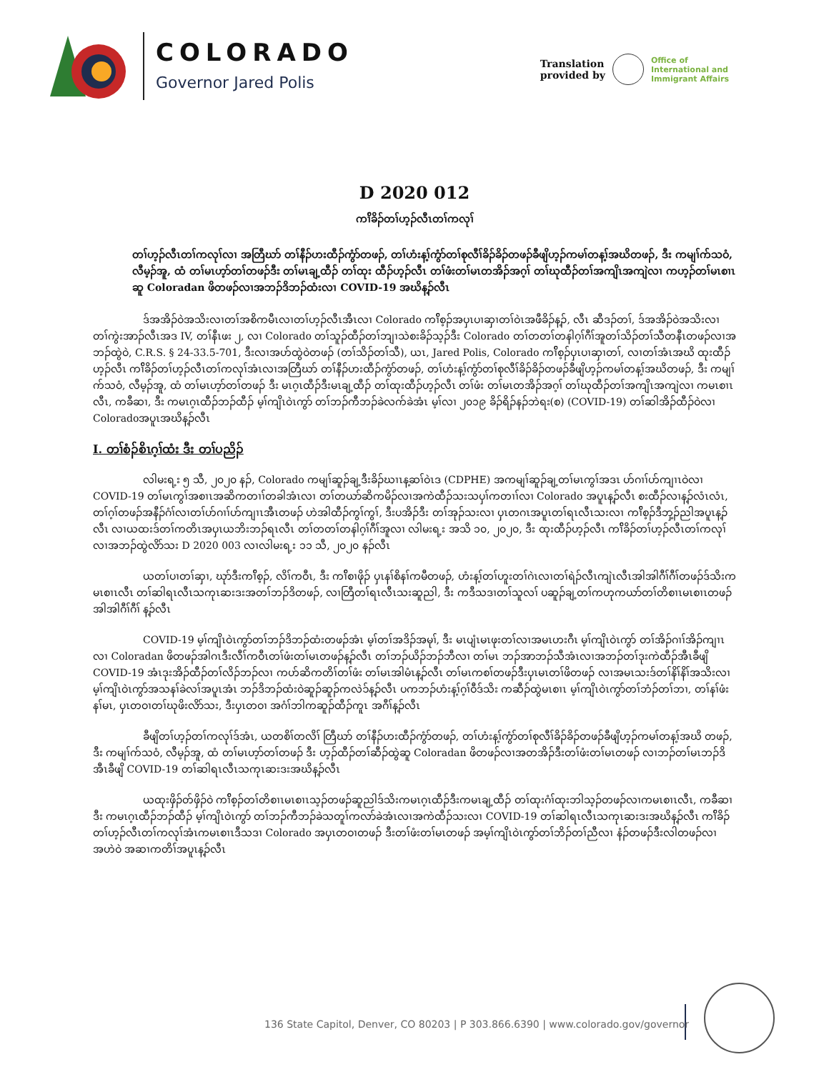COLORADO
Governor Jared Polis
Translation
provided by
Office of
International and
Immigrant Affairs
D 2020 012
ကၢ်ိခိၣ်တၢ်ဟ့ၣ်လီၤတၢ်ကလုၢ်
တၢ်ဟ့ၣ်လီၤတၢ်ကလုၢ်လၢ အတြီဃာ် တၢ်နီၣ်ဟးထီၣ်ကွံာ်တဖၣ်, တၢ်ဟံးန့ၢ်ကွံာ်တၢ်စုလီၢ်ခိၣ်ခိၣ်တဖၣ်ခီဖျိဟ့ၣ်ကမၢ်တန့ၢ်အဃိတဖၣ်, ဒီး ကမျၢ်က်သဝံ, လီမ့ၣ်အူ, ထံ တၢ်မၤဟ့ာ်တၢ်တဖၣ်ဒီး တၢ်မၤချ့ထီၣ် တၢ်ထုး ထီၣ်ဟ့ၣ်လီၤ တၢ်ဖံးတၢ်မၤတအိၣ်အဂ့ၢ် တၢ်ဃုထီၣ်တၢ်အကျိၤအကျဲလၢ ကဟ့ၣ်တၢ်မၤစၢၤဆူ Coloradan ဖိတဖၣ်လၢအဘၣ်ဒိဘၣ်ထံးလၢ COVID-19 အဃိန့ၣ်လီၤ
ဒ်အအိၣ်ဝဲအသိးလၢတၢ်အစိကမီၤလၢတၢ်ဟ့ၣ်လီၤအီၤလၢ Colorado ကၢ်ိစ့ၣ်အပှၤပၢဆှၢတၢ်ဝဲၤအဖီခိၣ်န့ၣ်, လီၤ ဆီဒၣ်တၢ်, ဒ်အအိၣ်ဝဲအသိးလၢ တၢ်ကွဲးအာၣ်လီၤအဒ IV, တၢ်နီၤဖး ၂, လၢ Colorado တၢ်သူၣ်ထီၣ်တၢ်ဘျၢသဲစးခိၣ်သ့ၣ်ဒီး Colorado တၢ်တတၢ်တနါဂ့ၢ်ဂီၢ်အူတၢ်သိၣ်တၢ်သီတနီၤတဖၣ်လၢအဘၣ်ထွဲဝဲ, C.R.S. § 24-33.5-701, ဒီးလၢအဟ်ထွဲဝဲတဖၣ် (တၢ်သိၣ်တၢ်သီ), ယၤ, Jared Polis, Colorado ကၢ်ိစ့ၣ်ပှၤပၢဆှၢတၢ်, လၢတၢ်အံၤအဃိ ထုးထီၣ်ဟ့ၣ်လီၤ ကၢ်ိခိၣ်တၢ်ဟ့ၣ်လီၤတၢ်ကလုၢ်အံၤလၢအတြီဃာ် တၢ်နီၣ်ဟးထီၣ်ကွံာ်တဖၣ်, တၢ်ဟံးန့ၢ်ကွံာ်တၢ်စုလီၢ်ခိၣ်ခိၣ်တဖၣ်ခီဖျိဟ့ၣ်ကမၢ်တန့ၢ်အဃိတဖၣ်, ဒီး ကမျၢ်က်သဝံ, လီမ့ၣ်အူ, ထံ တၢ်မၤဟ့ာ်တၢ်တဖၣ် ဒီး မၤဂ့ၤထီၣ်ဒီးမၤချ့ထီၣ် တၢ်ထုးထီၣ်ဟ့ၣ်လီၤ တၢ်ဖံး တၢ်မၤတအိၣ်အဂ့ၢ် တၢ်ဃုထီၣ်တၢ်အကျိၤအကျဲလၢ ကမၤစၢၤလီၤ, ကခီဆၢ, ဒီး ကမၤဂ့ၤထီၣ်ဘၣ်ထီၣ် မ့ၢ်ကျိၤဝဲၤကွာ် တၢ်ဘၣ်ကီဘၣ်ခဲလက်ခဲအံၤ မ့ၢ်လၢ ၂၀၁၉ ခိၣ်ရိၣ်နၣ်ဘဲရး(စ) (COVID-19) တၢ်ဆါအိၣ်ထီၣ်ဝဲလၢ Coloradoအပူၤအဃိန့ၣ်လီၤ
I. တၢ်စံၣ်စိၤဂ့ၢ်ထံး ဒီး တၢ်ပညိၣ်
လါမးရ့း ၅ သီ, ၂၀၂၀ နၣ်, Colorado ကမျၢ်ဆူၣ်ချ့ဒီးခိၣ်ဃၢၤန့ဆၢ်ဝဲၤဒ (CDPHE) အကမျၢ်ဆူၣ်ချ့တၢ်မၤကွၢ်အဒၤ ဟ်ဂၢၢ်ဟ်ကျၢၤဝဲလၢ COVID-19 တၢ်မၤကွၢ်အစၢၤအဆိကတၢၢ်တခါအံၤလၢ တၢ်တယာ်ဆိကမိၣ်လၢအကဲထီၣ်သးသပှၢ်ကတၢၢ်လၢ Colorado အပူၤန့ၣ်လီၤ စးထီၣ်လၢန့ၣ်လံၤလံၤ, တၢ်ဂ့ၢ်တဖၣ်အနီၣ်ဂံၢ်လၢတၢ်ဟ်ဂၢၢ်ဟ်ကျၢၤအီၤတဖၣ် ဟဲအါထီၣ်ကွၢ်ကွၢ်, ဒီးပအိၣ်ဒီး တၢ်အုၣ်သးလၢ ပှၤတဂၤအပူၤတၢ်ရၤလီၤသးလၢ ကၢ်ိစ့ၣ်ဒီဘှ့ၣ်ညါအပူၤန့ၣ်လီၤ လၢယထးဒ်တၢ်ကတိၤအပှၤယဘိးဘၣ်ရၤလီၤ တၢ်တတၢ်တနါဂ့ၢ်ဂီၢ်အူလၢ လါမးရ့း အသိ ၁၀, ၂၀၂၀, ဒီး ထုးထီၣ်ဟ့ၣ်လီၤ ကၢ်ိခိၣ်တၢ်ဟ့ၣ်လီၤတၢ်ကလုၢ်လၢအဘၣ်ထွဲလိာ်သး D 2020 003 လၢလါမးရ့း ၁၁ သီ, ၂၀၂၀ နၣ်လီၤ
ယတၢ်ပၢတၢ်ဆှၢ, ဃုာ်ဒီးကၢ်ိစ့ၣ်, လိၢ်ကဝီၤ, ဒီး ကၢ်ိစၢဖိုၣ် ပှၤနၢ်စိနၢ်ကမီတဖၣ်, ဟံးန့ၢ်တၢ်ဟူးတၢ်ဂဲၤလၢတၢ်ရဲၣ်လီၤကျဲၤလီၤအါအါဂီၢ်ဂီၢ်တဖၣ်ဒ်သိးကမၤစၢၤလီၤ တၢ်ဆါရၤလီၤသကုၤဆးဒးအတၢ်ဘၣ်ဒိတဖၣ်, လၢတြီတၢ်ရၤလီၤသးဆူညါ, ဒီး ကဒီသဒၢတၢ်သူလၢ် ပဆူၣ်ချ့တၢ်ကဟုကယာ်တၢ်တိစၢၤမၤစၢၤတဖၣ် အါအါဂီၢ်ဂီၢ် န့ၣ်လီၤ
COVID-19 မ့ၢ်ကျိၤဝဲၤကွာ်တၢ်ဘၣ်ဒိဘၣ်ထံးတဖၣ်အံၤ မ့ၢ်တၢ်အဒိၣ်အမုၢ်, ဒီး မၤပျံၤမၤဖုးတၢ်လၢအမၤဟးဂီၤ မ့ၢ်ကျိၤဝဲၤကွာ် တၢ်အိၣ်ဂၢၢ်အိၣ်ကျၢၤလၢ Coloradan ဖိတဖၣ်အါဂၤဒီးလီၢ်ကဝီၤတၢ်ဖံးတၢ်မၤတဖၣ်န့ၣ်လီၤ တၢ်ဘၣ်ယိၣ်ဘၣ်ဘီလၢ တၢ်မၤ ဘၣ်အာဘၣ်သီအံၤလၢအဘၣ်တၢ်ဒုးကဲထီၣ်အီၤခီဖျိ COVID-19 အံၤဒုးအိၣ်ထီၣ်တၢ်လိၣ်ဘၣ်လၢ ကဟ်ဆိကတိၢ်တၢ်ဖံး တၢ်မၤအါမံၤန့ၣ်လီၤ တၢ်မၤကစၢ်တဖၣ်ဒီးပှၤမၤတၢ်ဖိတဖၣ် လၢအမၤသးဒ်တၢ်နိၢ်နိၢ်အသိးလၢ မ့ၢ်ကျိၤဝဲၤကွာ်အသနၢ်ခဲလၢ်အပူၤအံၤ ဘၣ်ဒိဘၣ်ထံးဝဲဆူၣ်ဆူၣ်ကလဲၥ်န့ၣ်လီၤ ပကဘၣ်ဟံးန့ၢ်ဂ့ၢ်ဝီဒ်သိး ကဆီၣ်ထွဲမၤစၢၤ မ့ၢ်ကျိၤဝဲၤကွာ်တၢ်ဘံၣ်တၢ်ဘၢ, တၢ်နၢ်ဖံးနၢ်မၤ, ပှၤတဝၢတၢ်ဃုဖိးလိာ်သး, ဒီးပှၤတဝၢ အဂံၢ်ဘါကဆူၣ်ထီၣ်ကူၤ အဂီၢ်န့ၣ်လီၤ
ခီဖျိတၢ်ဟ့ၣ်တၢ်ကလုၢ်ဒ်အံၤ, ယတစိၢ်တလိၢ် တြီဃာ် တၢ်နီၣ်ဟးထီၣ်ကွံာ်တဖၣ်, တၢ်ဟံးန့ၢ်ကွံာ်တၢ်စုလီၢ်ခိၣ်ခိၣ်တဖၣ်ခီဖျိဟ့ၣ်ကမၢ်တန့ၢ်အဃိ တဖၣ်, ဒီး ကမျၢ်က်သဝံ, လီမ့ၣ်အူ, ထံ တၢ်မၤဟ့ာ်တၢ်တဖၣ် ဒီး ဟ့ၣ်ထီၣ်တၢ်ဆီၣ်ထွဲဆူ Coloradan ဖိတဖၣ်လၢအတအိၣ်ဒီးတၢ်ဖံးတၢ်မၤတဖၣ် လၢဘၣ်တၢ်မၤဘၣ်ဒိအီၤခီဖျိ COVID-19 တၢ်ဆါရၤလီၤသကုၤဆးဒးအဃိန့ၣ်လီၤ
ယထုးဖှိၣ်တ်ဖှိၣ်ဝဲ ကၢ်ိစ့ၣ်တၢ်တိစၢၤမၤစၢၤသ့ၣ်တဖၣ်ဆူညါဒ်သိးကမၤဂ့ၤထီၣ်ဒီးကမၤချ့ထီၣ် တၢ်ထုးဂံၢ်ထုးဘါသ့ၣ်တဖၣ်လၢကမၤစၢၤလီၤ, ကခီဆၢဒီး ကမၤဂ့ၤထီၣ်ဘၣ်ထီၣ် မ့ၢ်ကျိၤဝဲၤကွာ် တၢ်ဘၣ်ကီဘၣ်ခဲသတူၢ်ကလာ်ခဲအံၤလၢအကဲထီၣ်သးလၢ COVID-19 တၢ်ဆါရၤလီၤသကုၤဆးဒးအဃိန့ၣ်လီၤ ကၢ်ိခိၣ်တၢ်ဟ့ၣ်လီၤတၢ်ကလုၢ်အံၤကမၤစၢၤဒီသဒၢ Colorado အပှၤတဝၢတဖၣ် ဒီးတၢ်ဖံးတၢ်မၤတဖၣ် အမ့ၢ်ကျိၤဝဲၤကွာ်တၢ်ဘိၣ်တၢ်ညီလၢ နံၣ်တဖၣ်ဒီးလါတဖၣ်လၢအဟဲဝဲ အဆၢကတိၢ်အပူၤန့ၣ်လီၤ
136 State Capitol, Denver, CO 80203 | P 303.866.6390 | www.colorado.gov/governor